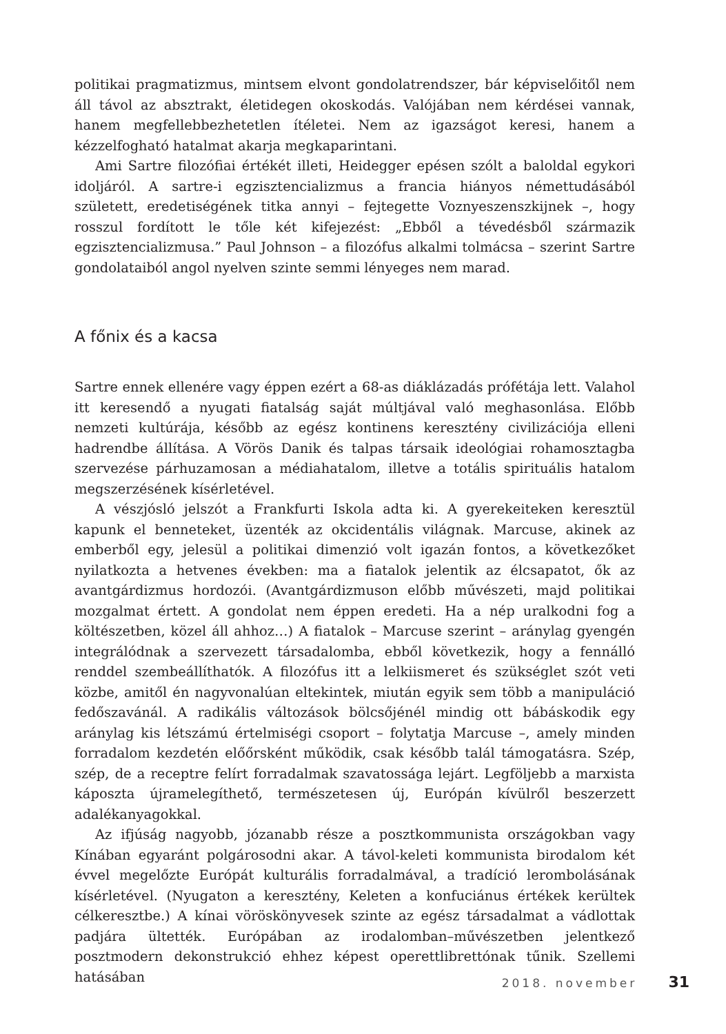politikai pragmatizmus, mintsem elvont gondolatrendszer, bár képviselőitől nem áll távol az absztrakt, életidegen okoskodás. Valójában nem kérdései vannak, hanem megfellebbezhetetlen ítéletei. Nem az igazságot keresi, hanem a kézzelfogható hatalmat akarja megkaparintani.
Ami Sartre filozófiai értékét illeti, Heidegger epésen szólt a baloldal egykori idoljáról. A sartre-i egzisztencializmus a francia hiányos némettudásából született, eredetiségének titka annyi – fejtegette Voznyeszenszkijnek –, hogy rosszul fordított le tőle két kifejezést: „Ebből a tévedésből származik egzisztencializmusa.” Paul Johnson – a filozófus alkalmi tolmácsa – szerint Sartre gondolataiból angol nyelven szinte semmi lényeges nem marad.
A főnix és a kacsa
Sartre ennek ellenére vagy éppen ezért a 68-as diáklázadás prófétája lett. Valahol itt keresendő a nyugati fiatalság saját múltjával való meghasonlása. Előbb nemzeti kultúrája, később az egész kontinens keresztény civilizációja elleni hadrendbe állítása. A Vörös Danik és talpas társaik ideológiai rohamosztagba szervezése párhuzamosan a médiahatalom, illetve a totális spirituális hatalom megszerzésének kísérletével.
A vészjósló jelszót a Frankfurti Iskola adta ki. A gyerekeiteken keresztül kapunk el benneteket, üzenték az okcidentális világnak. Marcuse, akinek az emberből egy, jelesül a politikai dimenzió volt igazán fontos, a következőket nyilatkozta a hetvenes években: ma a fiatalok jelentik az élcsapatot, ők az avantgárdizmus hordozói. (Avantgárdizmuson előbb művészeti, majd politikai mozgalmat értett. A gondolat nem éppen eredeti. Ha a nép uralkodni fog a költészetben, közel áll ahhoz…) A fiatalok – Marcuse szerint – aránylag gyengén integrálódnak a szervezett társadalomba, ebből következik, hogy a fennálló renddel szembeállíthatók. A filozófus itt a lelkiismeret és szükséglet szót veti közbe, amitől én nagyvonalúan eltekintek, miután egyik sem több a manipuláció fedőszavánál. A radikális változások bölcsőjénél mindig ott bábáskodik egy aránylag kis létszámú értelmiségi csoport – folytatja Marcuse –, amely minden forradalom kezdetén előőrsként működik, csak később talál támogatásra. Szép, szép, de a receptre felírt forradalmak szavatossága lejárt. Legföljebb a marxista káposzta újramelegíthető, természetesen új, Európán kívülről beszerzett adalékanyagokkal.
Az ifjúság nagyobb, józanabb része a posztkommunista országokban vagy Kínában egyaránt polgárosodni akar. A távol-keleti kommunista birodalom két évvel megelőzte Európát kulturális forradalmával, a tradíció lerombolásának kísérletével. (Nyugaton a keresztény, Keleten a konfuciánus értékek kerültek célkeresztbe.) A kínai vöröskönyvesek szinte az egész társadalmat a vádlottak padjára ültették. Európában az irodalomban–művészetben jelentkező posztmodern dekonstrukció ehhez képest operettlibrettónak tűnik. Szellemi hatásában
2018. november 31